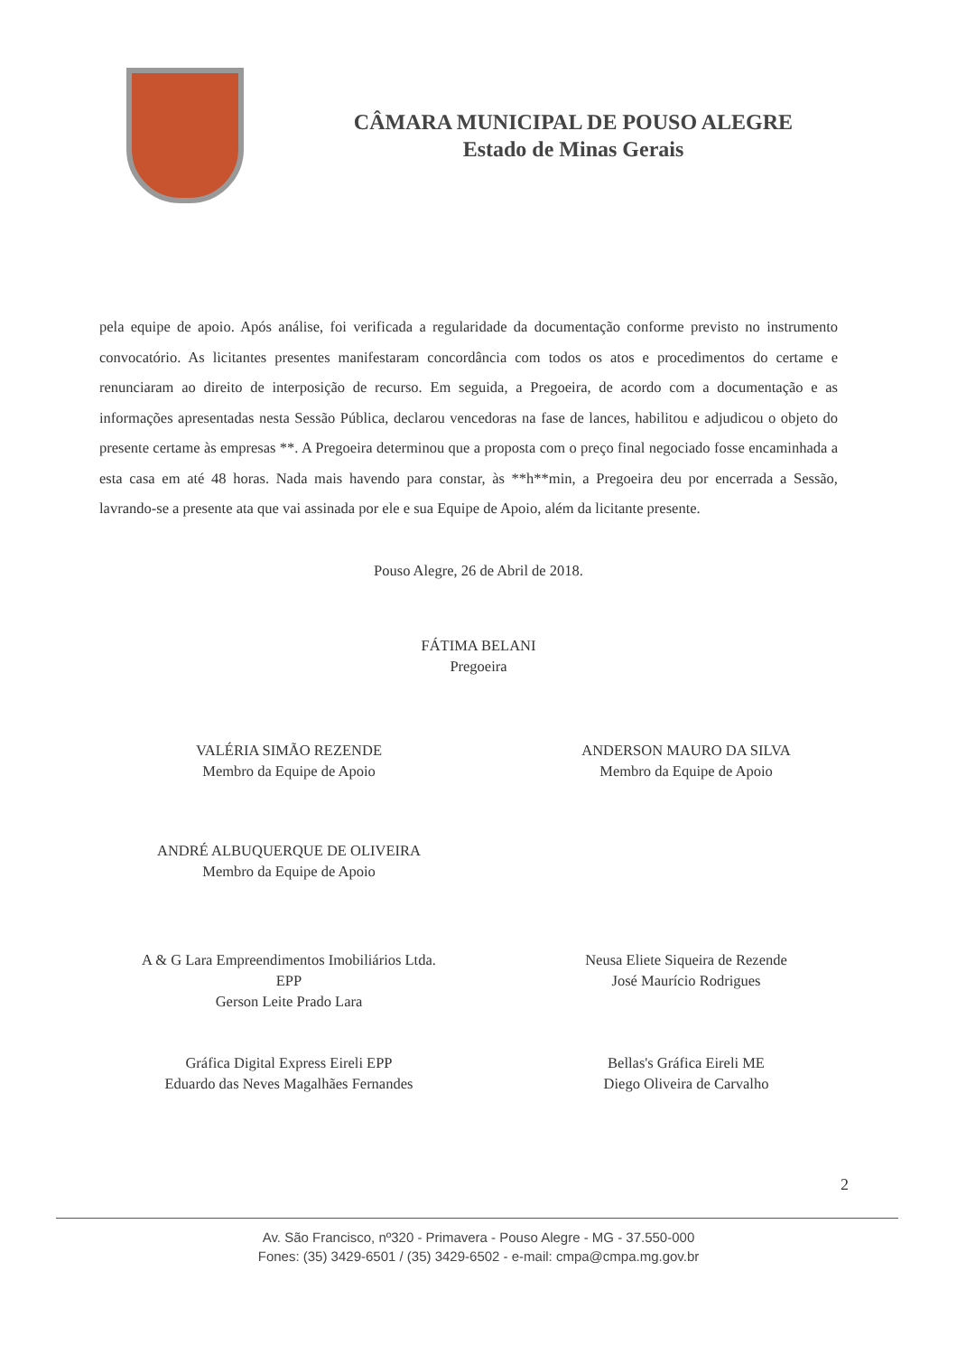CÂMARA MUNICIPAL DE POUSO ALEGRE
Estado de Minas Gerais
pela equipe de apoio. Após análise, foi verificada a regularidade da documentação conforme previsto no instrumento convocatório. As licitantes presentes manifestaram concordância com todos os atos e procedimentos do certame e renunciaram ao direito de interposição de recurso. Em seguida, a Pregoeira, de acordo com a documentação e as informações apresentadas nesta Sessão Pública, declarou vencedoras na fase de lances, habilitou e adjudicou o objeto do presente certame às empresas **. A Pregoeira determinou que a proposta com o preço final negociado fosse encaminhada a esta casa em até 48 horas. Nada mais havendo para constar, às **h**min, a Pregoeira deu por encerrada a Sessão, lavrando-se a presente ata que vai assinada por ele e sua Equipe de Apoio, além da licitante presente.
Pouso Alegre, 26 de Abril de 2018.
FÁTIMA BELANI
Pregoeira
VALÉRIA SIMÃO REZENDE
Membro da Equipe de Apoio
ANDERSON MAURO DA SILVA
Membro da Equipe de Apoio
ANDRÉ ALBUQUERQUE DE OLIVEIRA
Membro da Equipe de Apoio
A & G Lara Empreendimentos Imobiliários Ltda.
EPP
Gerson Leite Prado Lara
Neusa Eliete Siqueira de Rezende
José Maurício Rodrigues
Gráfica Digital Express Eireli EPP
Eduardo das Neves Magalhães Fernandes
Bellas's Gráfica Eireli ME
Diego Oliveira de Carvalho
2
Av. São Francisco, nº320 - Primavera - Pouso Alegre - MG - 37.550-000
Fones: (35) 3429-6501 / (35) 3429-6502 - e-mail: cmpa@cmpa.mg.gov.br